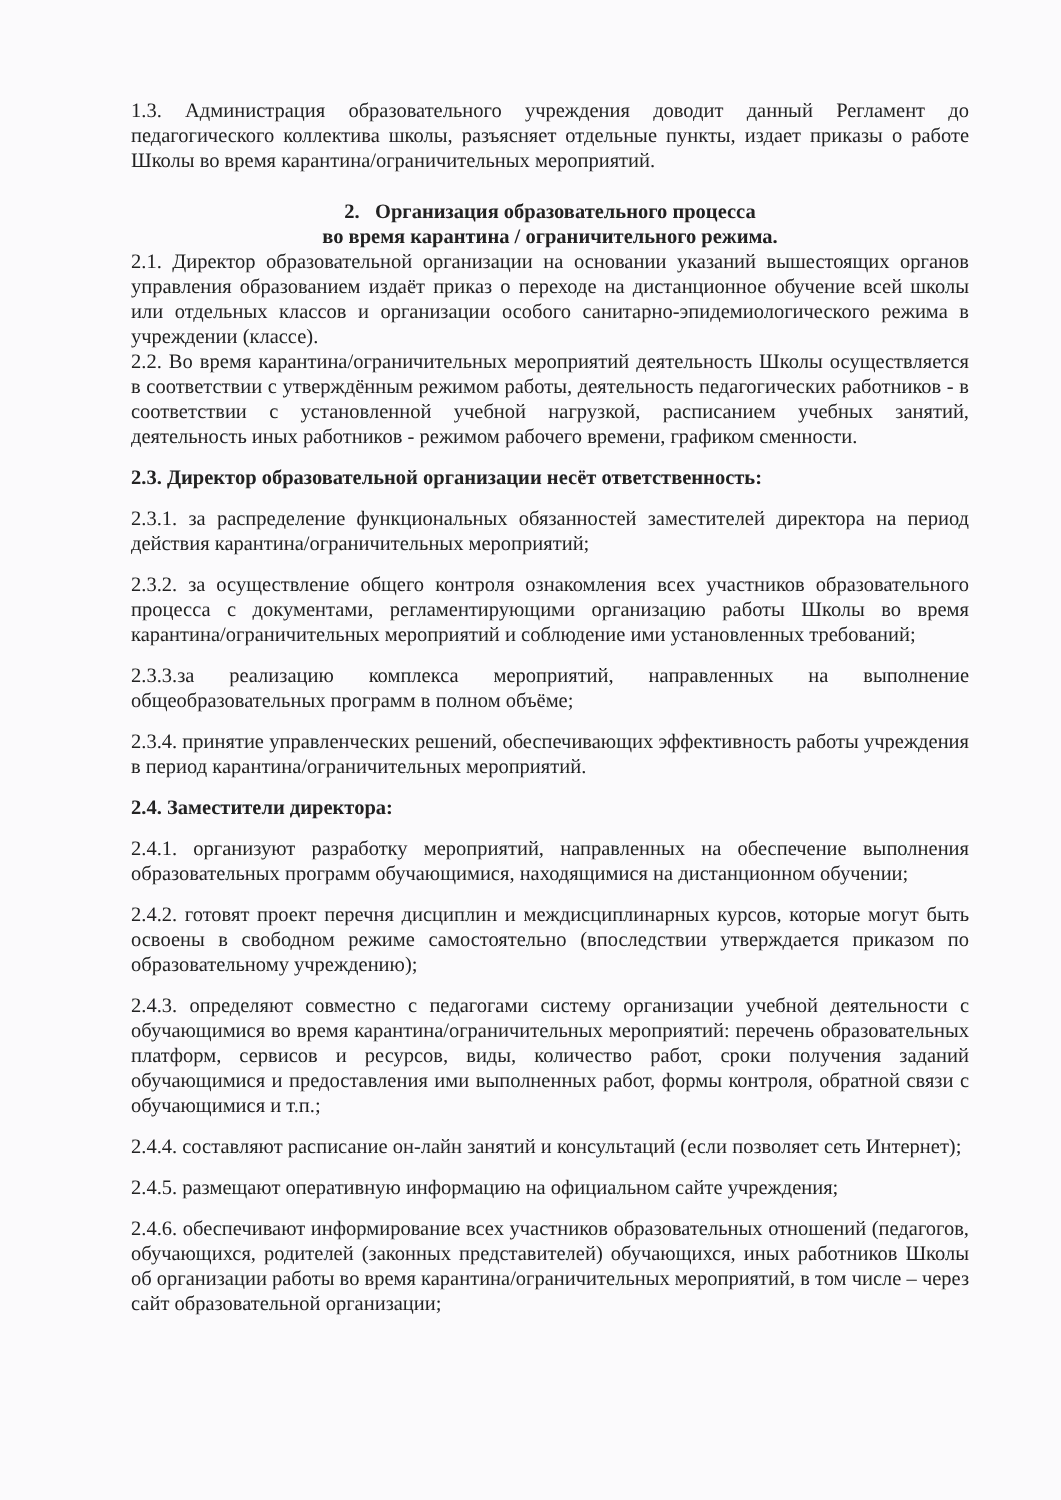1.3. Администрация образовательного учреждения доводит данный Регламент до педагогического коллектива школы, разъясняет отдельные пункты, издает приказы о работе Школы во время карантина/ограничительных мероприятий.
2. Организация образовательного процесса
во время карантина / ограничительного режима.
2.1. Директор образовательной организации на основании указаний вышестоящих органов управления образованием издаёт приказ о переходе на дистанционное обучение всей школы или отдельных классов и организации особого санитарно-эпидемиологического режима в учреждении (классе).
2.2. Во время карантина/ограничительных мероприятий деятельность Школы осуществляется в соответствии с утверждённым режимом работы, деятельность педагогических работников - в соответствии с установленной учебной нагрузкой, расписанием учебных занятий, деятельность иных работников - режимом рабочего времени, графиком сменности.
2.3. Директор образовательной организации несёт ответственность:
2.3.1. за распределение функциональных обязанностей заместителей директора на период действия карантина/ограничительных мероприятий;
2.3.2. за осуществление общего контроля ознакомления всех участников образовательного процесса с документами, регламентирующими организацию работы Школы во время карантина/ограничительных мероприятий и соблюдение ими установленных требований;
2.3.3.за реализацию комплекса мероприятий, направленных на выполнение общеобразовательных программ в полном объёме;
2.3.4. принятие управленческих решений, обеспечивающих эффективность работы учреждения в период карантина/ограничительных мероприятий.
2.4. Заместители директора:
2.4.1. организуют разработку мероприятий, направленных на обеспечение выполнения образовательных программ обучающимися, находящимися на дистанционном обучении;
2.4.2. готовят проект перечня дисциплин и междисциплинарных курсов, которые могут быть освоены в свободном режиме самостоятельно (впоследствии утверждается приказом по образовательному учреждению);
2.4.3. определяют совместно с педагогами систему организации учебной деятельности с обучающимися во время карантина/ограничительных мероприятий: перечень образовательных платформ, сервисов и ресурсов, виды, количество работ, сроки получения заданий обучающимися и предоставления ими выполненных работ, формы контроля, обратной связи с обучающимися и т.п.;
2.4.4. составляют расписание он-лайн занятий и консультаций (если позволяет сеть Интернет);
2.4.5. размещают оперативную информацию на официальном сайте учреждения;
2.4.6. обеспечивают информирование всех участников образовательных отношений (педагогов, обучающихся, родителей (законных представителей) обучающихся, иных работников Школы об организации работы во время карантина/ограничительных мероприятий, в том числе – через сайт образовательной организации;